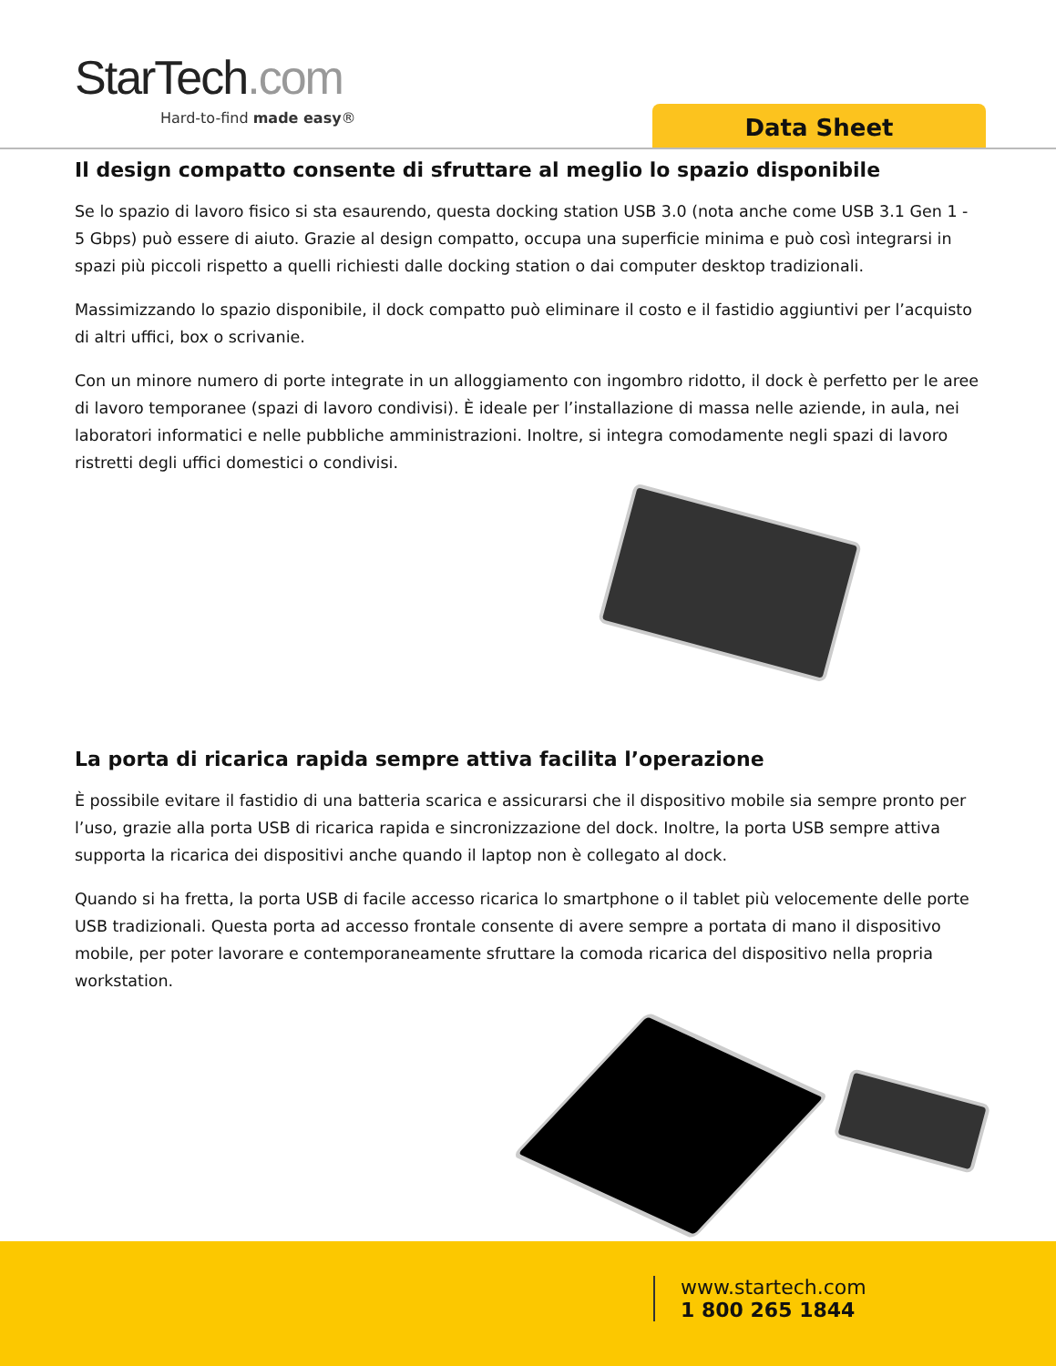StarTech.com
Hard-to-find made easy® Data Sheet
Il design compatto consente di sfruttare al meglio lo spazio disponibile
Se lo spazio di lavoro fisico si sta esaurendo, questa docking station USB 3.0 (nota anche come USB 3.1 Gen 1 - 5 Gbps) può essere di aiuto. Grazie al design compatto, occupa una superficie minima e può così integrarsi in spazi più piccoli rispetto a quelli richiesti dalle docking station o dai computer desktop tradizionali.
Massimizzando lo spazio disponibile, il dock compatto può eliminare il costo e il fastidio aggiuntivi per l’acquisto di altri uffici, box o scrivanie.
Con un minore numero di porte integrate in un alloggiamento con ingombro ridotto, il dock è perfetto per le aree di lavoro temporanee (spazi di lavoro condivisi). È ideale per l’installazione di massa nelle aziende, in aula, nei laboratori informatici e nelle pubbliche amministrazioni. Inoltre, si integra comodamente negli spazi di lavoro ristretti degli uffici domestici o condivisi.
La porta di ricarica rapida sempre attiva facilita l’operazione
È possibile evitare il fastidio di una batteria scarica e assicurarsi che il dispositivo mobile sia sempre pronto per l’uso, grazie alla porta USB di ricarica rapida e sincronizzazione del dock. Inoltre, la porta USB sempre attiva supporta la ricarica dei dispositivi anche quando il laptop non è collegato al dock.
Quando si ha fretta, la porta USB di facile accesso ricarica lo smartphone o il tablet più velocemente delle porte USB tradizionali. Questa porta ad accesso frontale consente di avere sempre a portata di mano il dispositivo mobile, per poter lavorare e contemporaneamente sfruttare la comoda ricarica del dispositivo nella propria workstation.
www.startech.com
1 800 265 1844